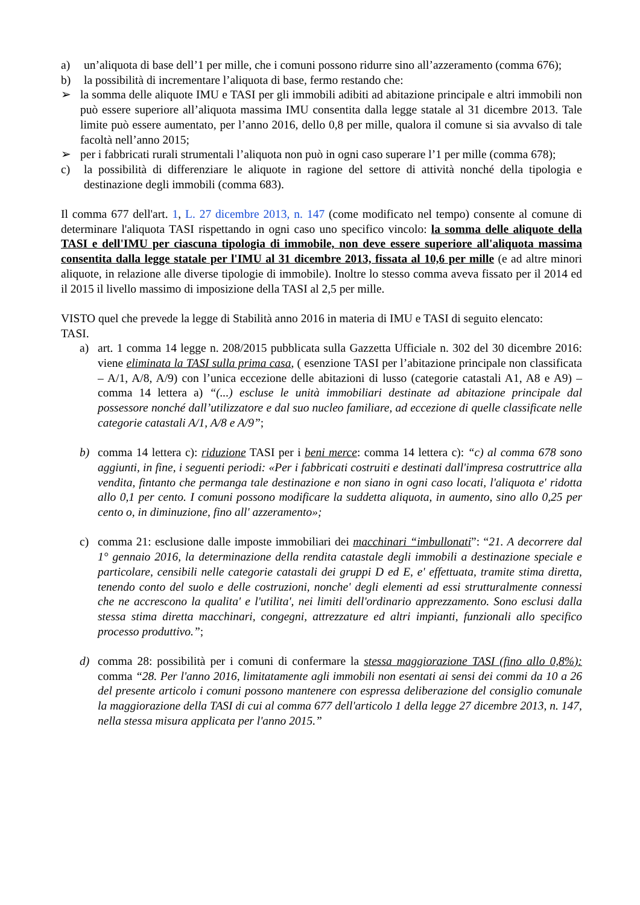a) un’aliquota di base dell’1 per mille, che i comuni possono ridurre sino all’azzeramento (comma 676);
b) la possibilità di incrementare l’aliquota di base, fermo restando che:
➢ la somma delle aliquote IMU e TASI per gli immobili adibiti ad abitazione principale e altri immobili non può essere superiore all’aliquota massima IMU consentita dalla legge statale al 31 dicembre 2013. Tale limite può essere aumentato, per l’anno 2016, dello 0,8 per mille, qualora il comune si sia avvalso di tale facoltà nell’anno 2015;
➢ per i fabbricati rurali strumentali l’aliquota non può in ogni caso superare l’1 per mille (comma 678);
c) la possibilità di differenziare le aliquote in ragione del settore di attività nonché della tipologia e destinazione degli immobili (comma 683).
Il comma 677 dell'art. 1, L. 27 dicembre 2013, n. 147 (come modificato nel tempo) consente al comune di determinare l'aliquota TASI rispettando in ogni caso uno specifico vincolo: la somma delle aliquote della TASI e dell'IMU per ciascuna tipologia di immobile, non deve essere superiore all'aliquota massima consentita dalla legge statale per l'IMU al 31 dicembre 2013, fissata al 10,6 per mille (e ad altre minori aliquote, in relazione alle diverse tipologie di immobile). Inoltre lo stesso comma aveva fissato per il 2014 ed il 2015 il livello massimo di imposizione della TASI al 2,5 per mille.
VISTO quel che prevede la legge di Stabilità anno 2016 in materia di IMU e TASI di seguito elencato:
TASI.
a) art. 1 comma 14 legge n. 208/2015 pubblicata sulla Gazzetta Ufficiale n. 302 del 30 dicembre 2016: viene eliminata la TASI sulla prima casa, ( esenzione TASI per l’abitazione principale non classificata – A/1, A/8, A/9) con l’unica eccezione delle abitazioni di lusso (categorie catastali A1, A8 e A9) – comma 14 lettera a) “(...) escluse le unità immobiliari destinate ad abitazione principale dal possessore nonché dall’utilizzatore e dal suo nucleo familiare, ad eccezione di quelle classificate nelle categorie catastali A/1, A/8 e A/9”;
b) comma 14 lettera c): riduzione TASI per i beni merce: comma 14 lettera c): “c) al comma 678 sono aggiunti, in fine, i seguenti periodi: «Per i fabbricati costruiti e destinati dall'impresa costruttrice alla vendita, fintanto che permanga tale destinazione e non siano in ogni caso locati, l'aliquota e' ridotta allo 0,1 per cento. I comuni possono modificare la suddetta aliquota, in aumento, sino allo 0,25 per cento o, in diminuzione, fino all' azzeramento»;
c) comma 21: esclusione dalle imposte immobiliari dei macchinari “imbullonati”: “21. A decorrere dal 1° gennaio 2016, la determinazione della rendita catastale degli immobili a destinazione speciale e particolare, censibili nelle categorie catastali dei gruppi D ed E, e' effettuata, tramite stima diretta, tenendo conto del suolo e delle costruzioni, nonche' degli elementi ad essi strutturalmente connessi che ne accrescono la qualita' e l'utilita', nei limiti dell'ordinario apprezzamento. Sono esclusi dalla stessa stima diretta macchinari, congegni, attrezzature ed altri impianti, funzionali allo specifico processo produttivo.”;
d) comma 28: possibilità per i comuni di confermare la stessa maggiorazione TASI (fino allo 0,8%): comma “28. Per l'anno 2016, limitatamente agli immobili non esentati ai sensi dei commi da 10 a 26 del presente articolo i comuni possono mantenere con espressa deliberazione del consiglio comunale la maggiorazione della TASI di cui al comma 677 dell'articolo 1 della legge 27 dicembre 2013, n. 147, nella stessa misura applicata per l'anno 2015.”